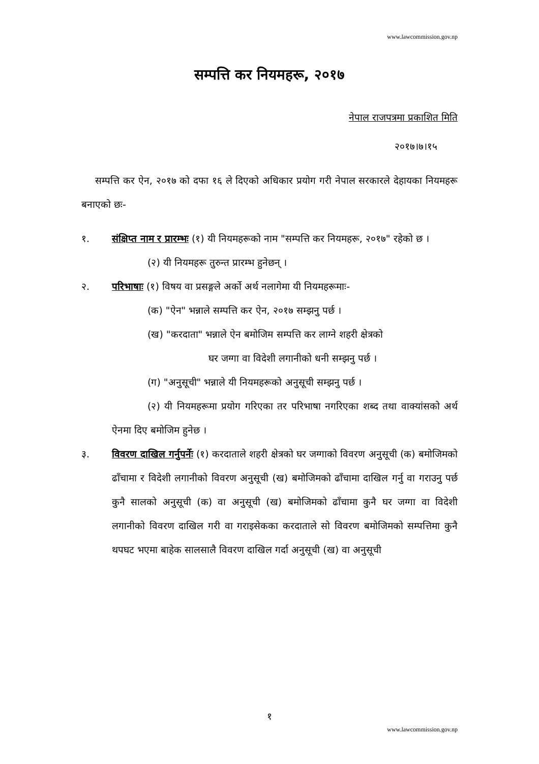www.lawcommission.gov.np
सम्पत्ति कर नियमहरू, २०१७
नेपाल राजपत्रमा प्रकाशित मिति
२०१७।७।१५
सम्पत्ति कर ऐन, २०१७ को दफा १६ ले दिएको अधिकार प्रयोग गरी नेपाल सरकारले देहायका नियमहरू बनाएको छः-
१. संक्षिप्त नाम र प्रारम्भः (१) यी नियमहरूको नाम "सम्पत्ति कर नियमहरू, २०१७" रहेको छ ।
(२) यी नियमहरू तुरुन्त प्रारम्भ हुनेछन् ।
२. परिभाषाः (१) विषय वा प्रसङ्गले अर्को अर्थ नलागेमा यी नियमहरूमाः-
(क) "ऐन" भन्नाले सम्पत्ति कर ऐन, २०१७ सम्झनु पर्छ ।
(ख) "करदाता" भन्नाले ऐन बमोजिम सम्पत्ति कर लाग्ने शहरी क्षेत्रको
घर जग्गा वा विदेशी लगानीको धनी सम्झनु पर्छ ।
(ग) "अनुसूची" भन्नाले यी नियमहरूको अनुसूची सम्झनु पर्छ ।
(२) यी नियमहरूमा प्रयोग गरिएका तर परिभाषा नगरिएका शब्द तथा वाक्यांसको अर्थ ऐनमा दिए बमोजिम हुनेछ ।
३. विवरण दाखिल गर्नुपर्नेः (१) करदाताले शहरी क्षेत्रको घर जग्गाको विवरण अनुसूची (क) बमोजिमको ढाँचामा र विदेशी लगानीको विवरण अनुसूची (ख) बमोजिमको ढाँचामा दाखिल गर्नु वा गराउनु पर्छ कुनै सालको अनुसूची (क) वा अनुसूची (ख) बमोजिमको ढाँचामा कुनै घर जग्गा वा विदेशी लगानीको विवरण दाखिल गरी वा गराइसेकका करदाताले सो विवरण बमोजिमको सम्पत्तिमा कुनै थपघट भएमा बाहेक सालसालै विवरण दाखिल गर्दा अनुसूची (ख) वा अनुसूची
१
www.lawcommission.gov.np